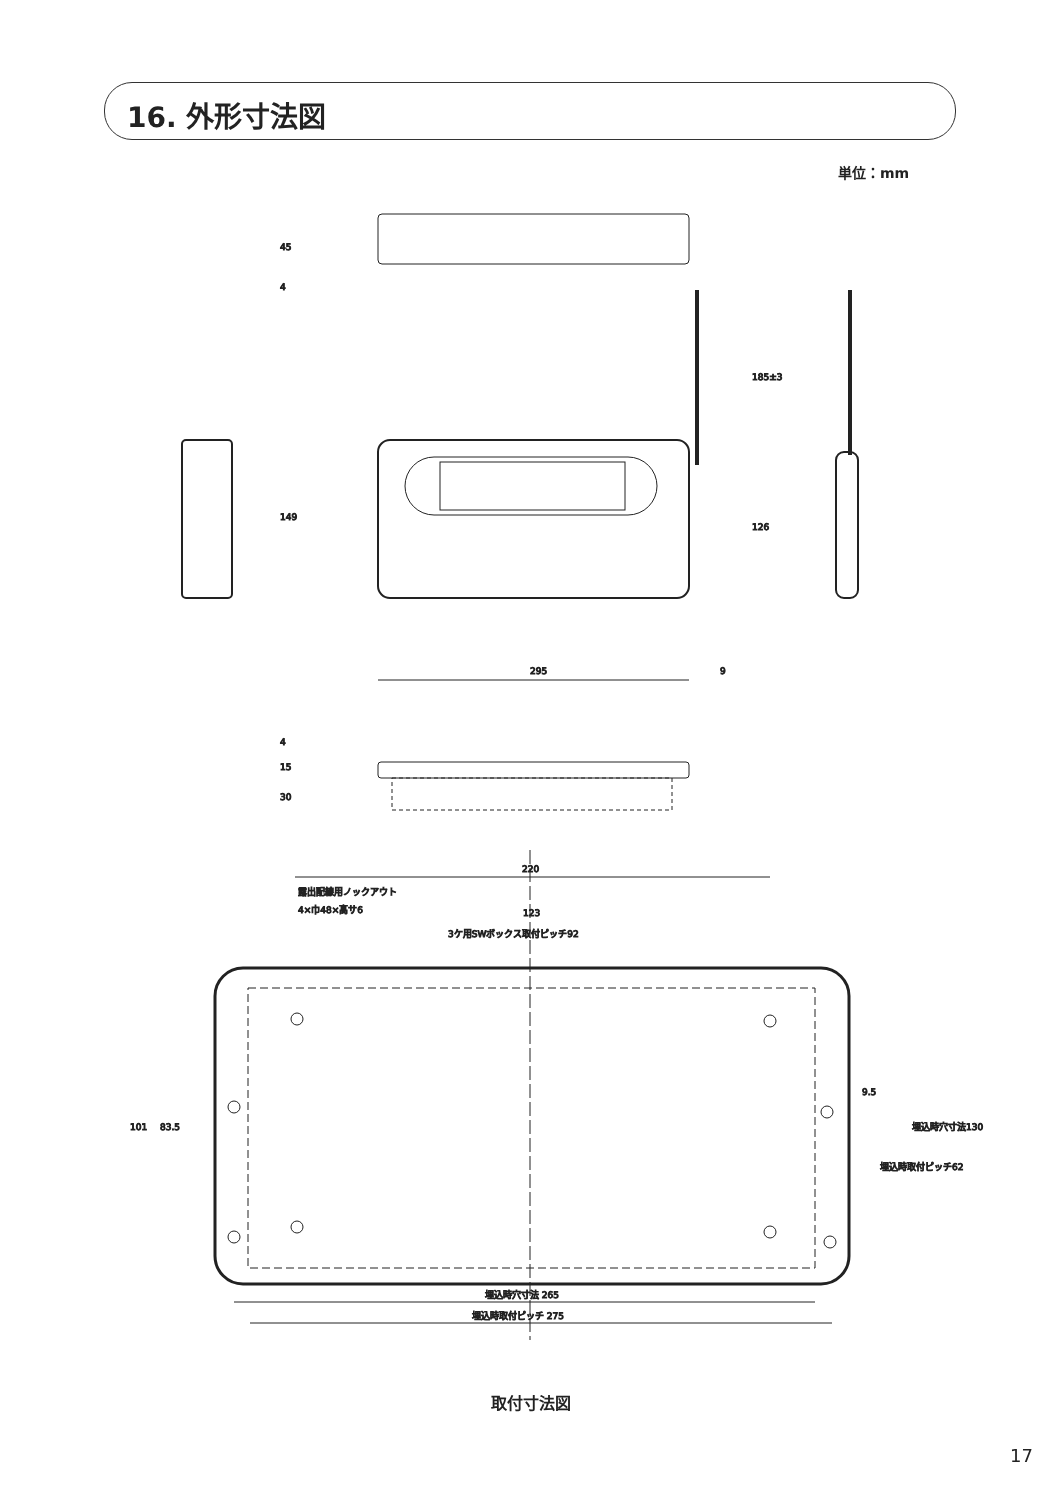16. 外形寸法図
単位：mm
295
9
220
露出配線用ノックアウト
4×巾48×高サ6
123
3ケ用SWボックス取付ピッチ92
埋込時穴寸法 265
埋込時取付ピッチ 275
45
4
149
185±3
126
4
15
30
101
83.5
9.5
埋込時取付ピッチ62
埋込時穴寸法130
取付寸法図
17